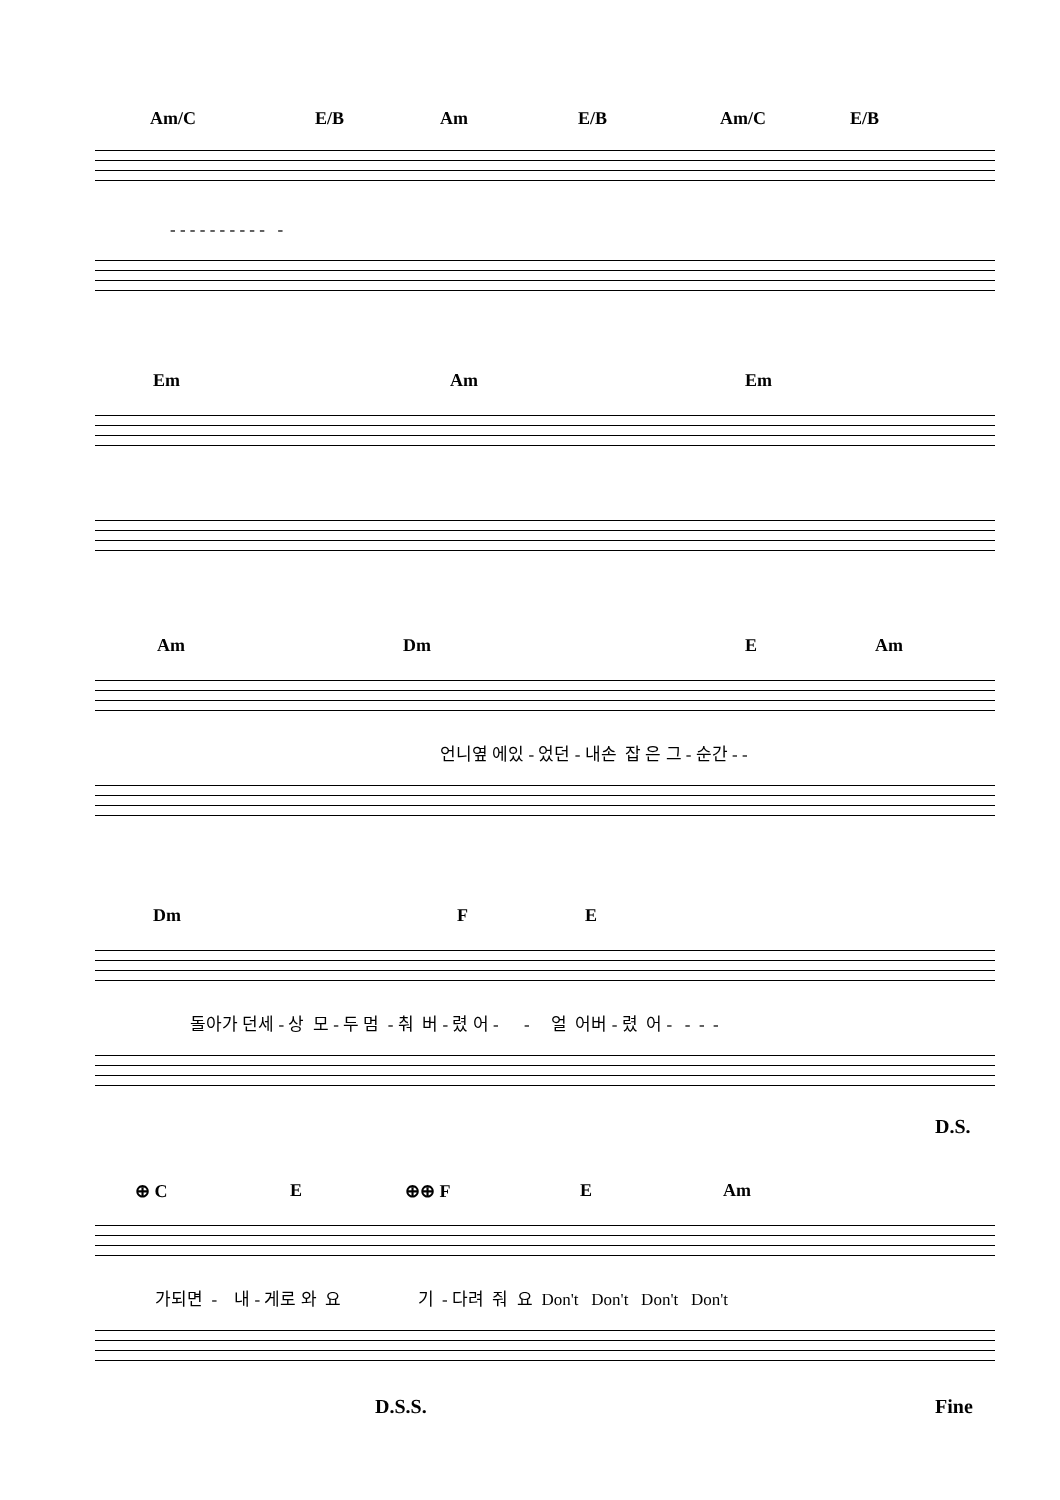Am/C E/B Am E/B Am/C E/B
- - - - - - - - - - -
Em Am Em
Am Dm E Am
언니옆 에있 - 었던 - 내손 잡 은 그 - 순간 - -
Dm F E
돌아가 던세 - 상 모 - 두 멈 - 춰 버 - 렸 어 - - 얼 어버 - 렸 어 - - - -
D.S.
⊕ C E ⊕⊕ F E Am
가되면 - 내 - 게로 와 요 기 - 다려 줘 요 Don't Don't Don't Don't
D.S.S. Fine